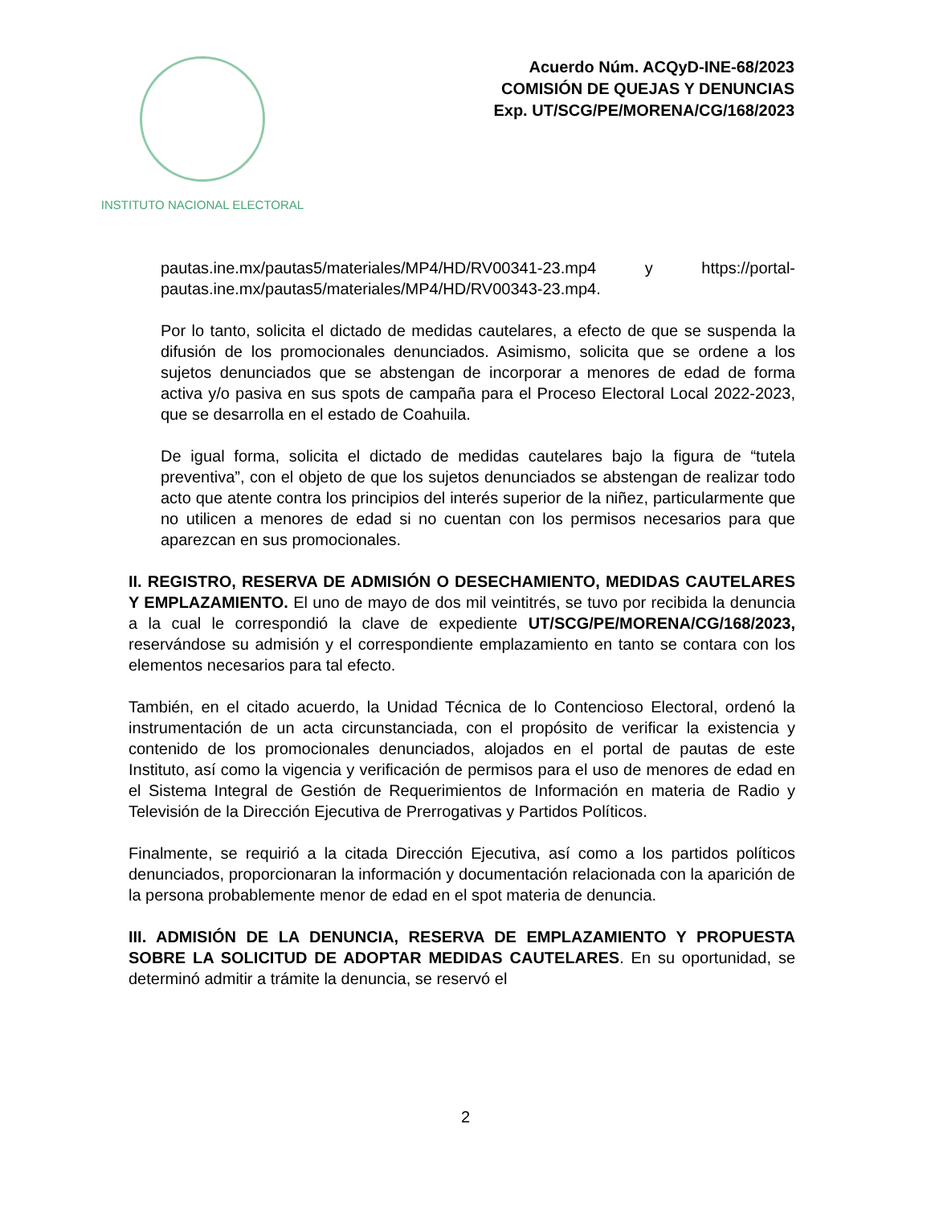INSTITUTO NACIONAL ELECTORAL
Acuerdo Núm. ACQyD-INE-68/2023
COMISIÓN DE QUEJAS Y DENUNCIAS
Exp. UT/SCG/PE/MORENA/CG/168/2023
pautas.ine.mx/pautas5/materiales/MP4/HD/RV00341-23.mp4 y https://portal-pautas.ine.mx/pautas5/materiales/MP4/HD/RV00343-23.mp4.
Por lo tanto, solicita el dictado de medidas cautelares, a efecto de que se suspenda la difusión de los promocionales denunciados. Asimismo, solicita que se ordene a los sujetos denunciados que se abstengan de incorporar a menores de edad de forma activa y/o pasiva en sus spots de campaña para el Proceso Electoral Local 2022-2023, que se desarrolla en el estado de Coahuila.
De igual forma, solicita el dictado de medidas cautelares bajo la figura de “tutela preventiva”, con el objeto de que los sujetos denunciados se abstengan de realizar todo acto que atente contra los principios del interés superior de la niñez, particularmente que no utilicen a menores de edad si no cuentan con los permisos necesarios para que aparezcan en sus promocionales.
II. REGISTRO, RESERVA DE ADMISIÓN O DESECHAMIENTO, MEDIDAS CAUTELARES Y EMPLAZAMIENTO. El uno de mayo de dos mil veintitrés, se tuvo por recibida la denuncia a la cual le correspondió la clave de expediente UT/SCG/PE/MORENA/CG/168/2023, reservándose su admisión y el correspondiente emplazamiento en tanto se contara con los elementos necesarios para tal efecto.
También, en el citado acuerdo, la Unidad Técnica de lo Contencioso Electoral, ordenó la instrumentación de un acta circunstanciada, con el propósito de verificar la existencia y contenido de los promocionales denunciados, alojados en el portal de pautas de este Instituto, así como la vigencia y verificación de permisos para el uso de menores de edad en el Sistema Integral de Gestión de Requerimientos de Información en materia de Radio y Televisión de la Dirección Ejecutiva de Prerrogativas y Partidos Políticos.
Finalmente, se requirió a la citada Dirección Ejecutiva, así como a los partidos políticos denunciados, proporcionaran la información y documentación relacionada con la aparición de la persona probablemente menor de edad en el spot materia de denuncia.
III. ADMISIÓN DE LA DENUNCIA, RESERVA DE EMPLAZAMIENTO Y PROPUESTA SOBRE LA SOLICITUD DE ADOPTAR MEDIDAS CAUTELARES. En su oportunidad, se determinó admitir a trámite la denuncia, se reservó el
2